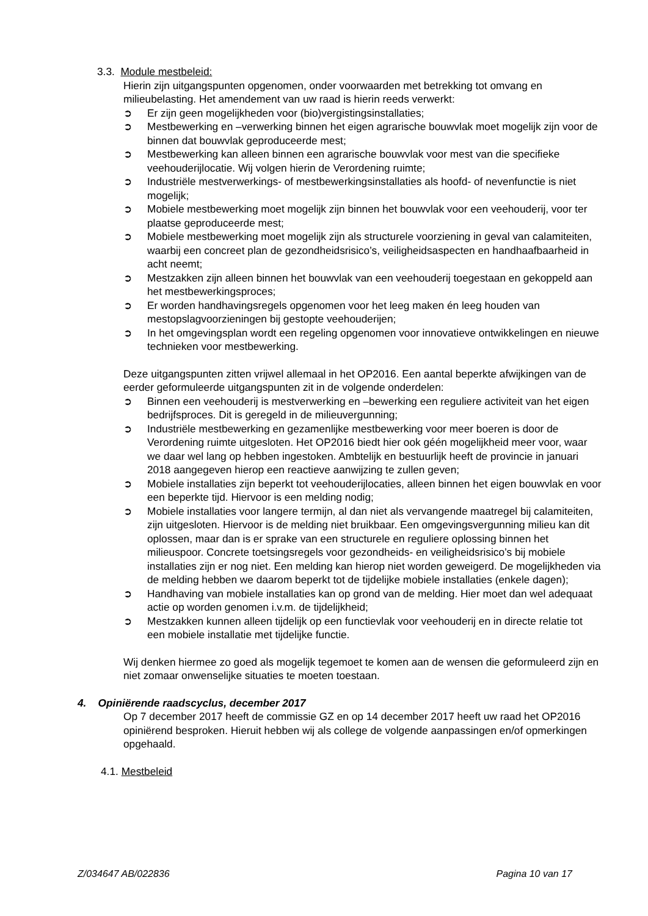3.3. Module mestbeleid:
Hierin zijn uitgangspunten opgenomen, onder voorwaarden met betrekking tot omvang en milieubelasting. Het amendement van uw raad is hierin reeds verwerkt:
➲ Er zijn geen mogelijkheden voor (bio)vergistingsinstallaties;
➲ Mestbewerking en –verwerking binnen het eigen agrarische bouwvlak moet mogelijk zijn voor de binnen dat bouwvlak geproduceerde mest;
➲ Mestbewerking kan alleen binnen een agrarische bouwvlak voor mest van die specifieke veehouderijlocatie. Wij volgen hierin de Verordening ruimte;
➲ Industriële mestverwerkings- of mestbewerkingsinstallaties als hoofd- of nevenfunctie is niet mogelijk;
➲ Mobiele mestbewerking moet mogelijk zijn binnen het bouwvlak voor een veehouderij, voor ter plaatse geproduceerde mest;
➲ Mobiele mestbewerking moet mogelijk zijn als structurele voorziening in geval van calamiteiten, waarbij een concreet plan de gezondheidsrisico’s, veiligheidsaspecten en handhaafbaarheid in acht neemt;
➲ Mestzakken zijn alleen binnen het bouwvlak van een veehouderij toegestaan en gekoppeld aan het mestbewerkingsproces;
➲ Er worden handhavingsregels opgenomen voor het leeg maken én leeg houden van mestopslagvoorzieningen bij gestopte veehouderijen;
➲ In het omgevingsplan wordt een regeling opgenomen voor innovatieve ontwikkelingen en nieuwe technieken voor mestbewerking.
Deze uitgangspunten zitten vrijwel allemaal in het OP2016. Een aantal beperkte afwijkingen van de eerder geformuleerde uitgangspunten zit in de volgende onderdelen:
➲ Binnen een veehouderij is mestverwerking en –bewerking een reguliere activiteit van het eigen bedrijfsproces. Dit is geregeld in de milieuvergunning;
➲ Industriële mestbewerking en gezamenlijke mestbewerking voor meer boeren is door de Verordening ruimte uitgesloten. Het OP2016 biedt hier ook géén mogelijkheid meer voor, waar we daar wel lang op hebben ingestoken. Ambtelijk en bestuurlijk heeft de provincie in januari 2018 aangegeven hierop een reactieve aanwijzing te zullen geven;
➲ Mobiele installaties zijn beperkt tot veehouderijlocaties, alleen binnen het eigen bouwvlak en voor een beperkte tijd. Hiervoor is een melding nodig;
➲ Mobiele installaties voor langere termijn, al dan niet als vervangende maatregel bij calamiteiten, zijn uitgesloten. Hiervoor is de melding niet bruikbaar. Een omgevingsvergunning milieu kan dit oplossen, maar dan is er sprake van een structurele en reguliere oplossing binnen het milieuspoor. Concrete toetsingsregels voor gezondheids- en veiligheidsrisico’s bij mobiele installaties zijn er nog niet. Een melding kan hierop niet worden geweigerd. De mogelijkheden via de melding hebben we daarom beperkt tot de tijdelijke mobiele installaties (enkele dagen);
➲ Handhaving van mobiele installaties kan op grond van de melding. Hier moet dan wel adequaat actie op worden genomen i.v.m. de tijdelijkheid;
➲ Mestzakken kunnen alleen tijdelijk op een functievlak voor veehouderij en in directe relatie tot een mobiele installatie met tijdelijke functie.
Wij denken hiermee zo goed als mogelijk tegemoet te komen aan de wensen die geformuleerd zijn en niet zomaar onwenselijke situaties te moeten toestaan.
4. Opiniërende raadscyclus, december 2017
Op 7 december 2017 heeft de commissie GZ en op 14 december 2017 heeft uw raad het OP2016 opiniërend besproken. Hieruit hebben wij als college de volgende aanpassingen en/of opmerkingen opgehaald.
4.1. Mestbeleid
Z/034647 AB/022836 Pagina 10 van 17